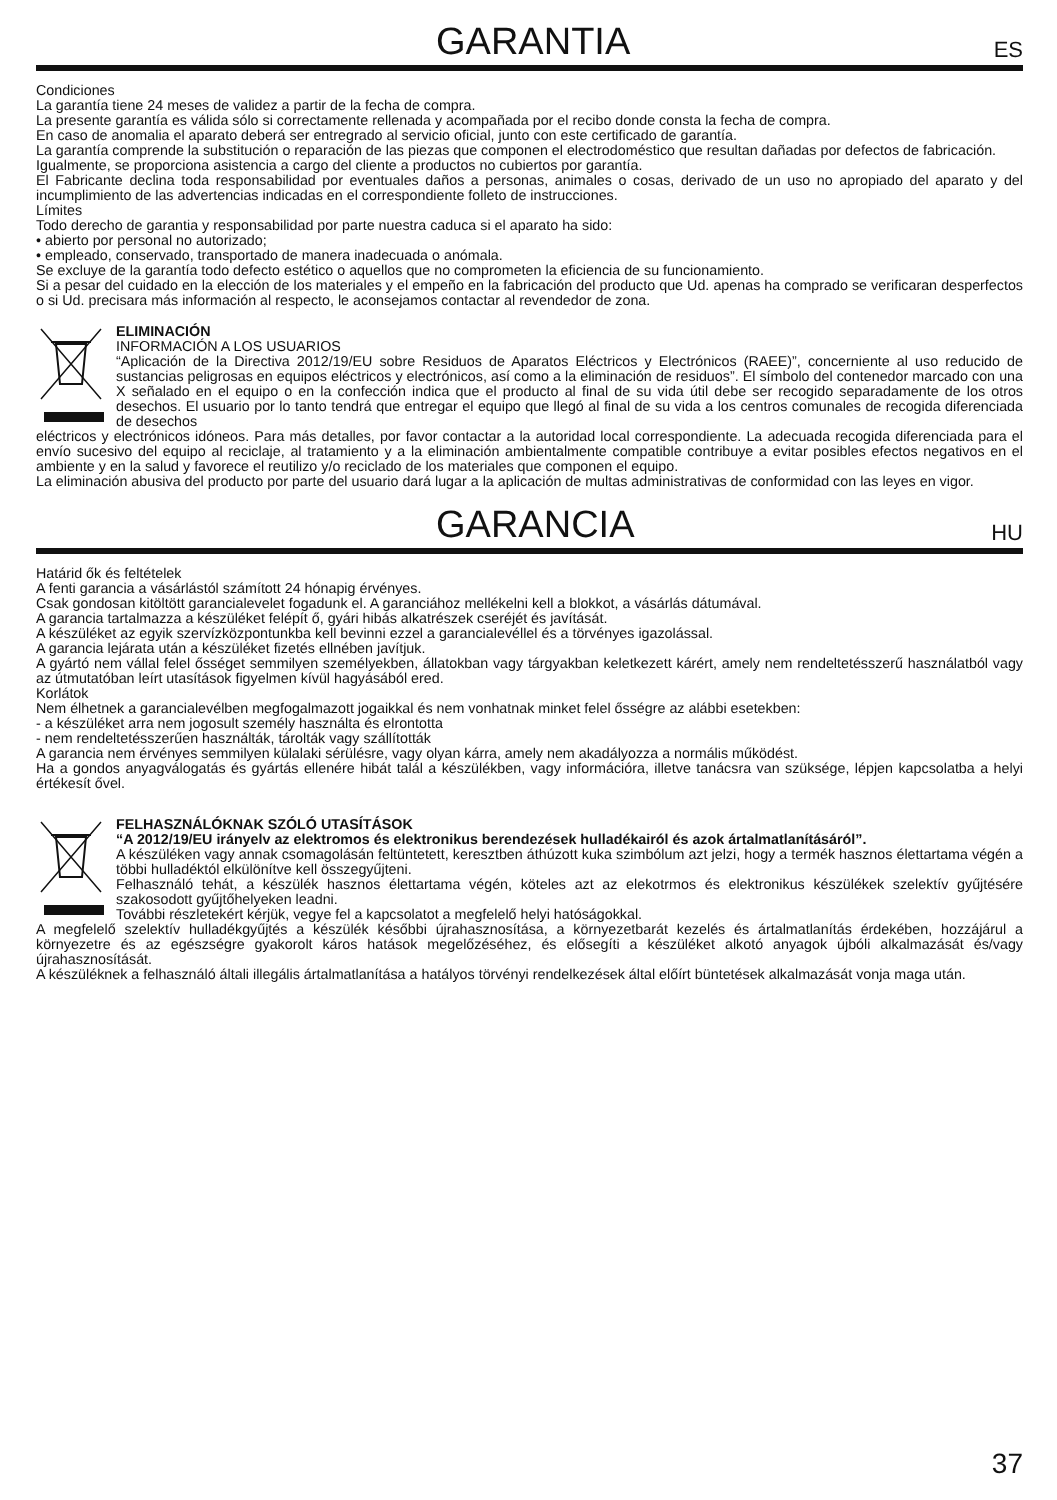GARANTIA
ES
Condiciones
La garantía tiene 24 meses de validez a partir de la fecha de compra.
La presente garantía es válida sólo si correctamente rellenada y acompañada por el recibo donde consta la fecha de compra.
En caso de anomalia el aparato deberá ser entregrado al servicio oficial, junto con este certificado de garantía.
La garantía comprende la substitución o reparación de las piezas que componen el electrodoméstico que resultan dañadas por defectos de fabricación.
Igualmente, se proporciona asistencia a cargo del cliente a productos no cubiertos por garantía.
El Fabricante declina toda responsabilidad por eventuales daños a personas, animales o cosas, derivado de un uso no apropiado del aparato y del incumplimiento de las advertencias indicadas en el correspondiente folleto de instrucciones.
Límites
Todo derecho de garantia y responsabilidad por parte nuestra caduca si el aparato ha sido:
• abierto por personal no autorizado;
• empleado, conservado, transportado de manera inadecuada o anómala.
Se excluye de la garantía todo defecto estético o aquellos que no comprometen la eficiencia de su funcionamiento.
Si a pesar del cuidado en la elección de los materiales y el empeño en la fabricación del producto que Ud. apenas ha comprado se verificaran desperfectos o si Ud. precisara más información al respecto, le aconsejamos contactar al revendedor de zona.
ELIMINACIÓN
INFORMACIÓN A LOS USUARIOS
“Aplicación de la Directiva 2012/19/EU sobre Residuos de Aparatos Eléctricos y Electrónicos (RAEE)”, concerniente al uso reducido de sustancias peligrosas en equipos eléctricos y electrónicos, así como a la eliminación de residuos”. El símbolo del contenedor marcado con una X señalado en el equipo o en la confección indica que el producto al final de su vida útil debe ser recogido separadamente de los otros desechos. El usuario por lo tanto tendrá que entregar el equipo que llegó al final de su vida a los centros comunales de recogida diferenciada de desechos
eléctricos y electrónicos idóneos. Para más detalles, por favor contactar a la autoridad local correspondiente. La adecuada recogida diferenciada para el envío sucesivo del equipo al reciclaje, al tratamiento y a la eliminación ambientalmente compatible contribuye a evitar posibles efectos negativos en el ambiente y en la salud y favorece el reutilizo y/o reciclado de los materiales que componen el equipo.
La eliminación abusiva del producto por parte del usuario dará lugar a la aplicación de multas administrativas de conformidad con las leyes en vigor.
GARANCIA
HU
Határid ők és feltételek
A fenti garancia a vásárlástól számított 24 hónapig érvényes.
Csak gondosan kitöltött garancialevelet fogadunk el. A garanciához mellékelni kell a blokkot, a vásárlás dátumával.
A garancia tartalmazza a készüléket felépít ő, gyári hibás alkatrészek cseréjét és javítását.
A készüléket az egyik szervízközpontunkba kell bevinni ezzel a garancialevéllel és a törvényes igazolással.
A garancia lejárata után a készüléket fizetés ellnében javítjuk.
A gyártó nem vállal felel ősséget semmilyen személyekben, állatokban vagy tárgyakban keletkezett kárért, amely nem rendeltetésszerű használatból vagy az útmutatóban leírt utasítások figyelmen kívül hagyásából ered.
Korlátok
Nem élhetnek a garancialevélben megfogalmazott jogaikkal és nem vonhatnak minket felel ősségre az alábbi esetekben:
- a készüléket arra nem jogosult személy használta és elrontotta
- nem rendeltetésszerűen használták, tárolták vagy szállították
A garancia nem érvényes semmilyen külalaki sérülésre, vagy olyan kárra, amely nem akadályozza a normális működést.
Ha a gondos anyagválogatás és gyártás ellenére hibát talál a készülékben, vagy információra, illetve tanácsra van szüksége, lépjen kapcsolatba a helyi értékesít ővel.
FELHASZNÁLÓKNAK SZÓLÓ UTASÍTÁSOK
“A 2012/19/EU irányelv az elektromos és elektronikus berendezések hulladékairól és azok ártalmatlanításáról”.
A készüléken vagy annak csomagolásán feltüntetett, keresztben áthúzott kuka szimbólum azt jelzi, hogy a termék hasznos élettartama végén a többi hulladéktól elkülönítve kell összegyűjteni.
Felhasználó tehát, a készülék hasznos élettartama végén, köteles azt az elekotrmos és elektronikus készülékek szelektív gyűjtésére szakosodott gyűjtőhelyeken leadni.
További részletekért kérjük, vegye fel a kapcsolatot a megfelelő helyi hatóságokkal.
A megfelelő szelektív hulladékgyűjtés a készülék későbbi újrahasznosítása, a környezetbarát kezelés és ártalmatlanítás érdekében, hozzájárul a környezetre és az egészségre gyakorolt káros hatások megelőzéséhez, és elősegíti a készüléket alkotó anyagok újbóli alkalmazását és/vagy újrahasznosítását.
A készüléknek a felhasználó általi illegális ártalmatlanítása a hatályos törvényi rendelkezések által előírt büntetések alkalmazását vonja maga után.
37